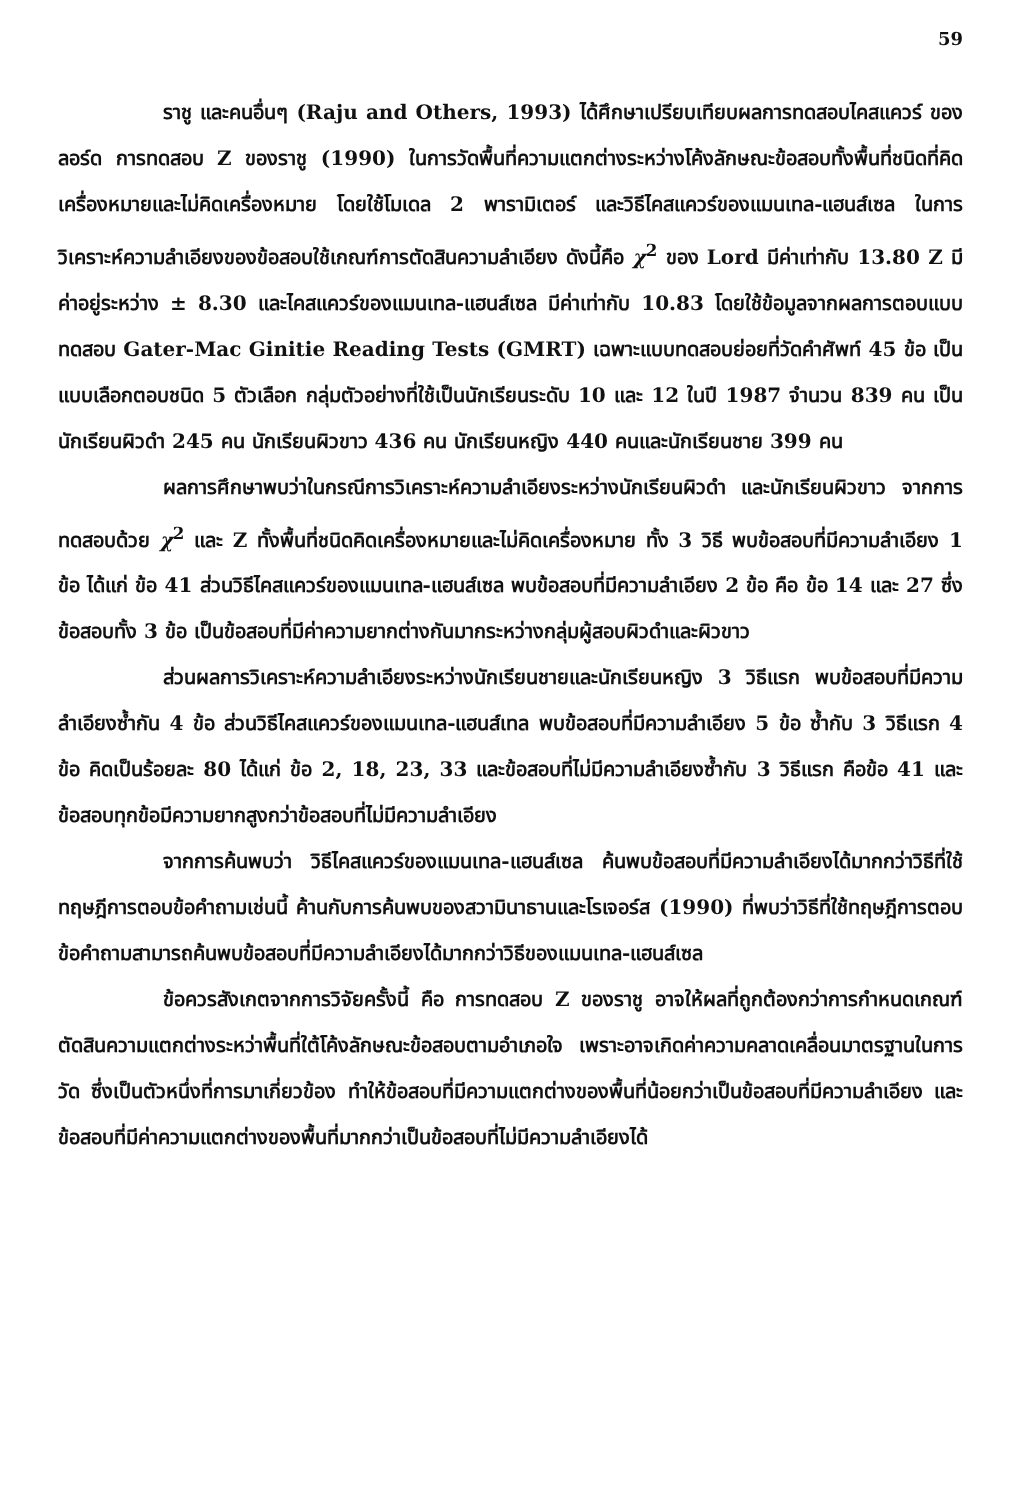59
ราชู และคนอื่นๆ (Raju and Others, 1993) ได้ศึกษาเปรียบเทียบผลการทดสอบไคสแควร์ ของลอร์ด การทดสอบ Z ของราชู (1990) ในการวัดพื้นที่ความแตกต่างระหว่างโค้งลักษณะข้อสอบทั้งพื้นที่ชนิดที่คิดเครื่องหมายและไม่คิดเครื่องหมาย โดยใช้โมเดล 2 พารามิเตอร์ และวิธีไคสแควร์ของแมนเทล-แฮนส์เซล ในการวิเคราะห์ความลำเอียงของข้อสอบใช้เกณฑ์การตัดสินความลำเอียง ดังนี้คือ χ<sup>2</sup> ของ Lord มีค่าเท่ากับ 13.80 Z มีค่าอยู่ระหว่าง ± 8.30 และไคสแควร์ของแมนเทล-แฮนส์เซล มีค่าเท่ากับ 10.83 โดยใช้ข้อมูลจากผลการตอบแบบทดสอบ Gater-Mac Ginitie Reading Tests (GMRT) เฉพาะแบบทดสอบย่อยที่วัดคำศัพท์ 45 ข้อ เป็นแบบเลือกตอบชนิด 5 ตัวเลือก กลุ่มตัวอย่างที่ใช้เป็นนักเรียนระดับ 10 และ 12 ในปี 1987 จำนวน 839 คน เป็นนักเรียนผิวดำ 245 คน นักเรียนผิวขาว 436 คน นักเรียนหญิง 440 คนและนักเรียนชาย 399 คน
ผลการศึกษาพบว่าในกรณีการวิเคราะห์ความลำเอียงระหว่างนักเรียนผิวดำ และนักเรียนผิวขาว จากการทดสอบด้วย χ<sup>2</sup> และ Z ทั้งพื้นที่ชนิดคิดเครื่องหมายและไม่คิดเครื่องหมาย ทั้ง 3 วิธี พบข้อสอบที่มีความลำเอียง 1 ข้อ ได้แก่ ข้อ 41 ส่วนวิธีไคสแควร์ของแมนเทล-แฮนส์เซล พบข้อสอบที่มีความลำเอียง 2 ข้อ คือ ข้อ 14 และ 27 ซึ่งข้อสอบทั้ง 3 ข้อ เป็นข้อสอบที่มีค่าความยากต่างกันมากระหว่างกลุ่มผู้สอบผิวดำและผิวขาว
ส่วนผลการวิเคราะห์ความลำเอียงระหว่างนักเรียนชายและนักเรียนหญิง 3 วิธีแรก พบข้อสอบที่มีความลำเอียงซ้ำกัน 4 ข้อ ส่วนวิธีไคสแควร์ของแมนเทล-แฮนส์เทล พบข้อสอบที่มีความลำเอียง 5 ข้อ ซ้ำกับ 3 วิธีแรก 4 ข้อ คิดเป็นร้อยละ 80 ได้แก่ ข้อ 2, 18, 23, 33 และข้อสอบที่ไม่มีความลำเอียงซ้ำกับ 3 วิธีแรก คือข้อ 41 และข้อสอบทุกข้อมีความยากสูงกว่าข้อสอบที่ไม่มีความลำเอียง
จากการค้นพบว่า วิธีไคสแควร์ของแมนเทล-แฮนส์เซล ค้นพบข้อสอบที่มีความลำเอียงได้มากกว่าวิธีที่ใช้ทฤษฎีการตอบข้อคำถามเช่นนี้ ค้านกับการค้นพบของสวามินาธานและโรเจอร์ส (1990) ที่พบว่าวิธีที่ใช้ทฤษฎีการตอบข้อคำถามสามารถค้นพบข้อสอบที่มีความลำเอียงได้มากกว่าวิธีของแมนเทล-แฮนส์เซล
ข้อควรสังเกตจากการวิจัยครั้งนี้ คือ การทดสอบ Z ของราชู อาจให้ผลที่ถูกต้องกว่าการกำหนดเกณฑ์ตัดสินความแตกต่างระหว่าพื้นที่ใต้โค้งลักษณะข้อสอบตามอำเภอใจ เพราะอาจเกิดค่าความคลาดเคลื่อนมาตรฐานในการวัด ซึ่งเป็นตัวหนึ่งที่การมาเกี่ยวข้อง ทำให้ข้อสอบที่มีความแตกต่างของพื้นที่น้อยกว่าเป็นข้อสอบที่มีความลำเอียง และข้อสอบที่มีค่าความแตกต่างของพื้นที่มากกว่าเป็นข้อสอบที่ไม่มีความลำเอียงได้